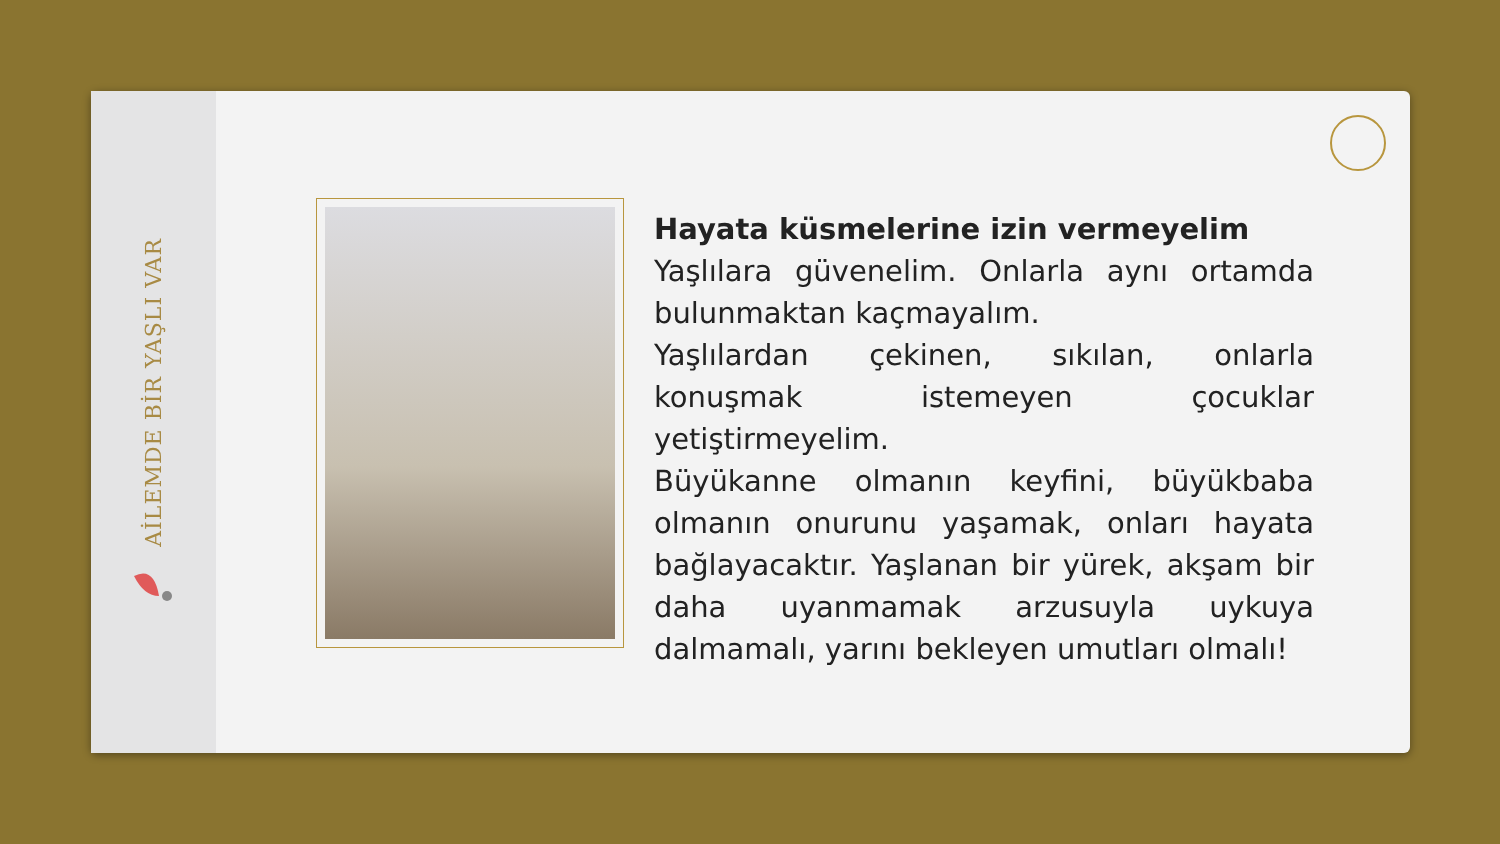AİLEMDE BİR YAŞLI VAR
Hayata küsmelerine izin vermeyelim
Yaşlılara güvenelim. Onlarla aynı ortamda bulunmaktan kaçmayalım.
Yaşlılardan çekinen, sıkılan, onlarla konuşmak istemeyen çocuklar yetiştirmeyelim.
Büyükanne olmanın keyfini, büyükbaba olmanın onurunu yaşamak, onları hayata bağlayacaktır. Yaşlanan bir yürek, akşam bir daha uyanmamak arzusuyla uykuya dalmamalı, yarını bekleyen umutları olmalı!